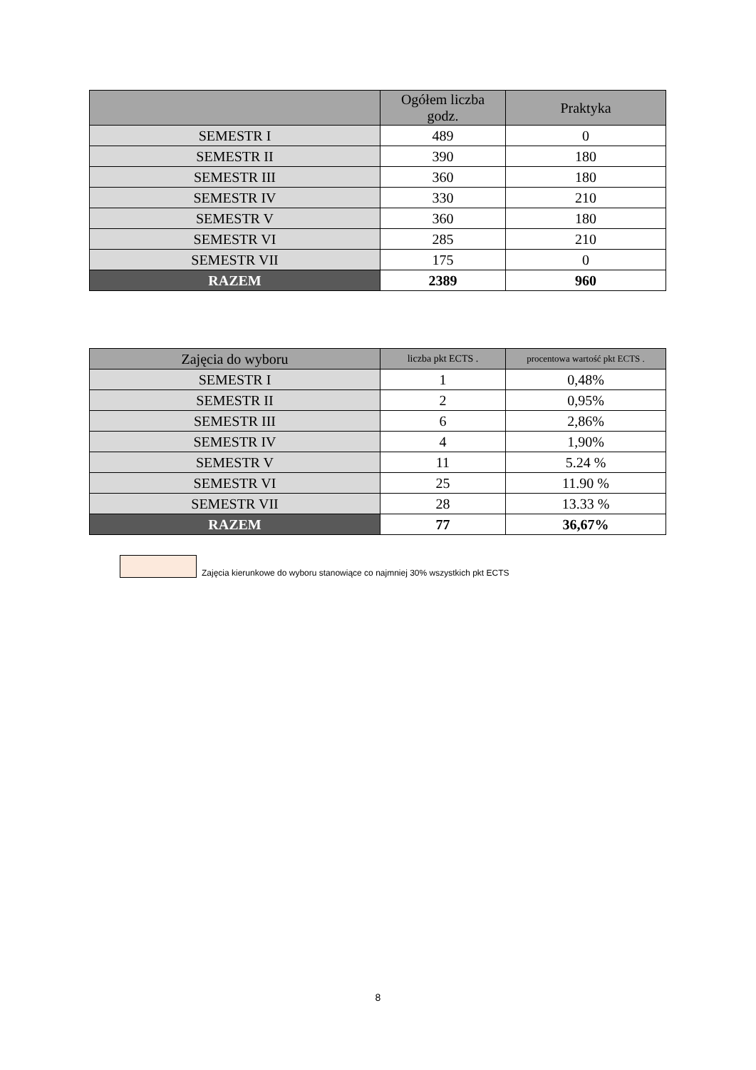| | Ogółem liczba godz. | Praktyka |
| --- | --- | --- |
| SEMESTR I | 489 | 0 |
| SEMESTR II | 390 | 180 |
| SEMESTR III | 360 | 180 |
| SEMESTR IV | 330 | 210 |
| SEMESTR V | 360 | 180 |
| SEMESTR VI | 285 | 210 |
| SEMESTR VII | 175 | 0 |
| RAZEM | 2389 | 960 |
| Zajęcia do wyboru | liczba pkt ECTS . | procentowa wartość pkt ECTS . |
| --- | --- | --- |
| SEMESTR I | 1 | 0,48% |
| SEMESTR II | 2 | 0,95% |
| SEMESTR III | 6 | 2,86% |
| SEMESTR IV | 4 | 1,90% |
| SEMESTR V | 11 | 5.24 % |
| SEMESTR VI | 25 | 11.90 % |
| SEMESTR VII | 28 | 13.33 % |
| RAZEM | 77 | 36,67% |
Zajęcia kierunkowe do wyboru stanowiące co najmniej 30% wszystkich pkt ECTS
8